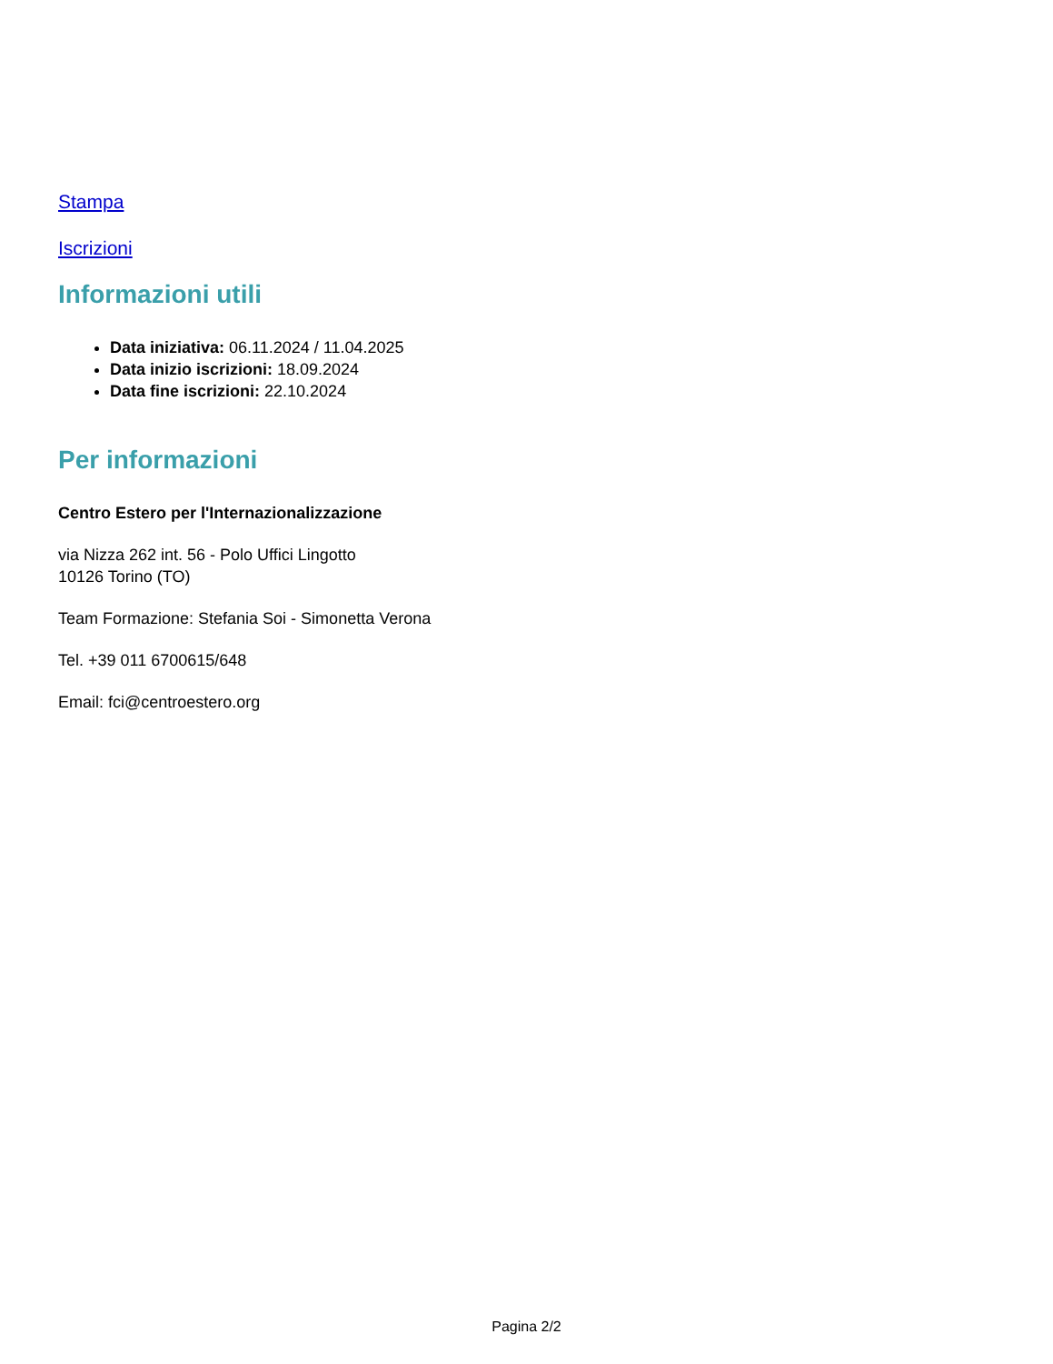Stampa
Iscrizioni
Informazioni utili
Data iniziativa: 06.11.2024 / 11.04.2025
Data inizio iscrizioni: 18.09.2024
Data fine iscrizioni: 22.10.2024
Per informazioni
Centro Estero per l'Internazionalizzazione
via Nizza 262 int. 56 - Polo Uffici Lingotto
10126 Torino (TO)
Team Formazione: Stefania Soi - Simonetta Verona
Tel. +39 011 6700615/648
Email: fci@centroestero.org
Pagina 2/2